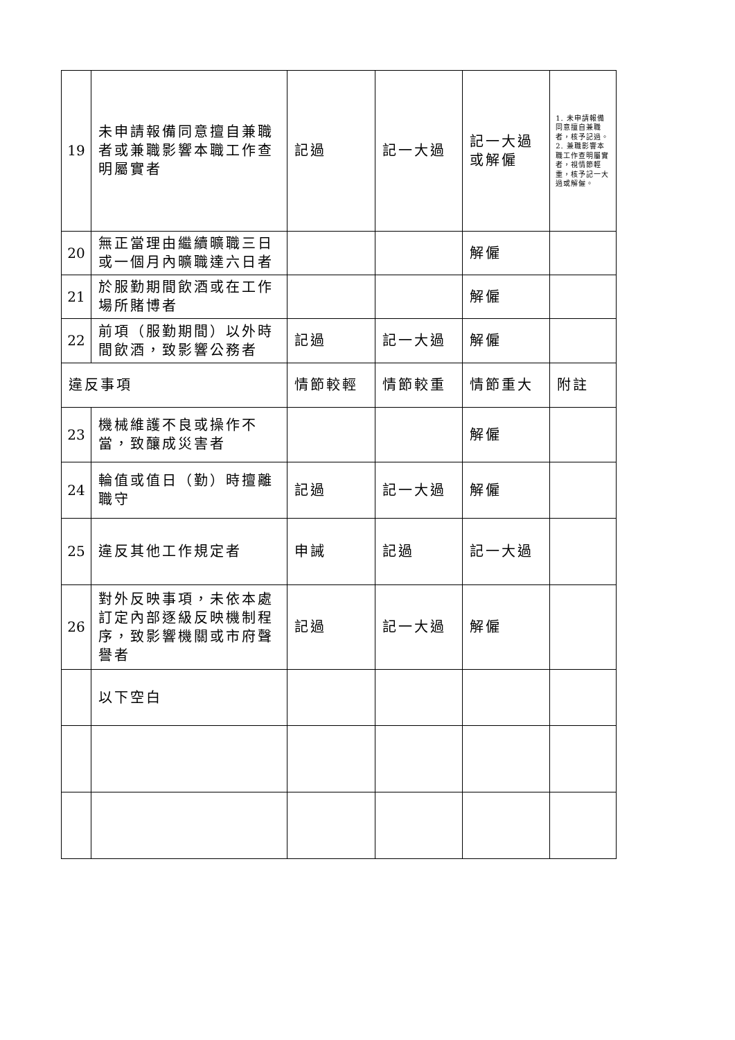| 19 | 未申請報備同意擅自兼職者或兼職影響本職工作查明屬實者 | 記過 | 記一大過 | 記一大過或解僱 | 1. 未申請報備同意擅自兼職者，核予記過。 2. 兼職影響本職工作查明屬實者，視情節輕重，核予記一大過或解僱。 |
| 20 | 無正當理由繼續曠職三日或一個月內曠職達六日者 | | | 解僱 | |
| 21 | 於服勤期間飲酒或在工作場所賭博者 | | | 解僱 | |
| 22 | 前項（服勤期間）以外時間飲酒，致影響公務者 | 記過 | 記一大過 | 解僱 | |
| 違反事項 | | 情節較輕 | 情節較重 | 情節重大 | 附註 |
| 23 | 機械維護不良或操作不當，致釀成災害者 | | | 解僱 | |
| 24 | 輪值或值日（勤）時擅離職守 | 記過 | 記一大過 | 解僱 | |
| 25 | 違反其他工作規定者 | 申誡 | 記過 | 記一大過 | |
| 26 | 對外反映事項，未依本處訂定內部逐級反映機制程序，致影響機關或市府聲譽者 | 記過 | 記一大過 | 解僱 | |
| | 以下空白 | | | | |